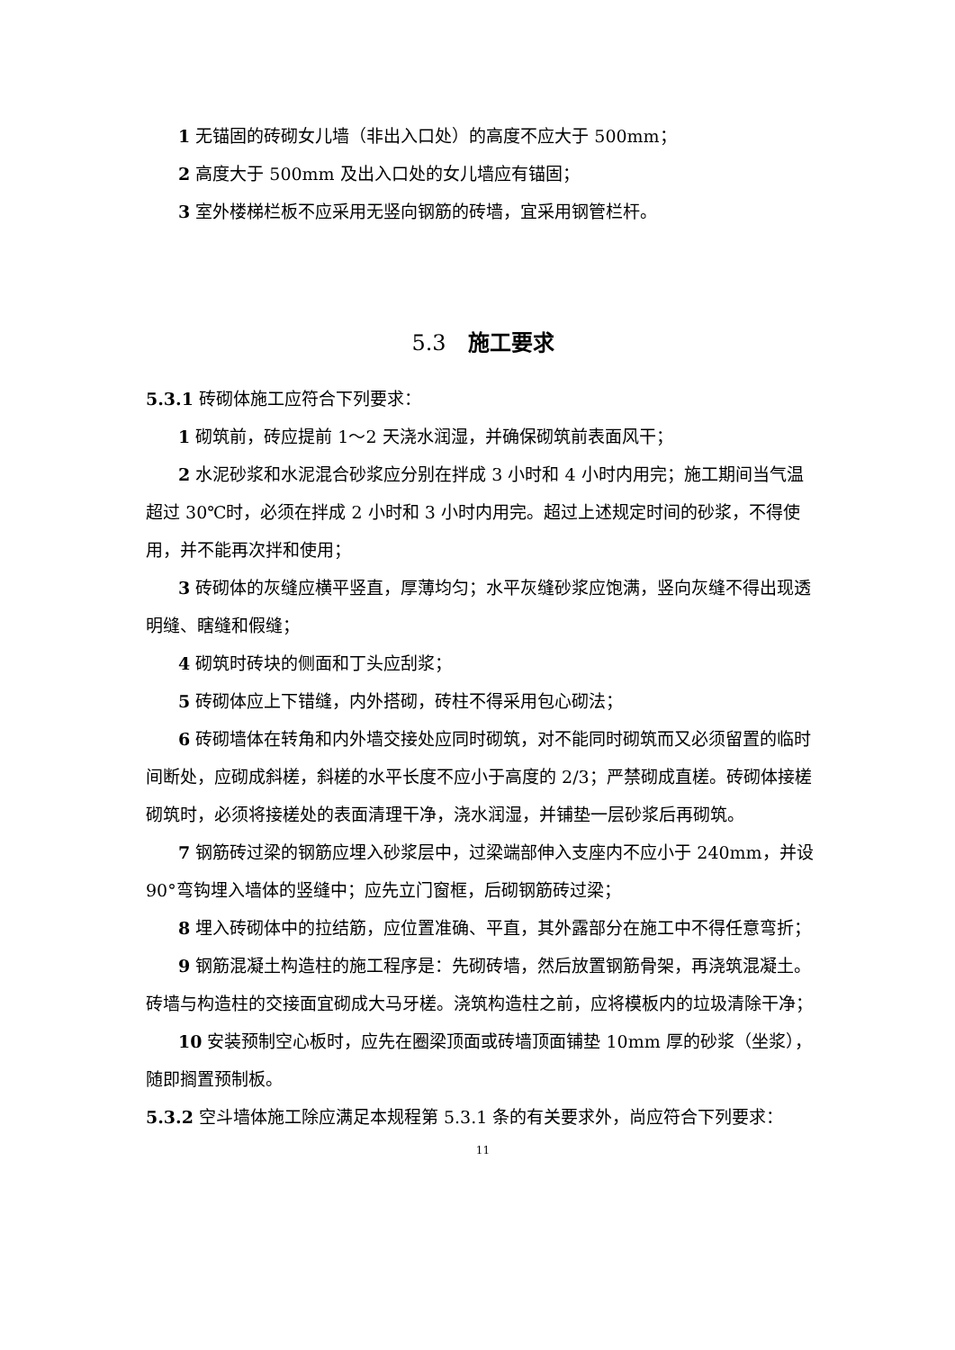1 无锚固的砖砌女儿墙（非出入口处）的高度不应大于 500mm；
2 高度大于 500mm 及出入口处的女儿墙应有锚固；
3 室外楼梯栏板不应采用无竖向钢筋的砖墙，宜采用钢管栏杆。
5.3　施工要求
5.3.1 砖砌体施工应符合下列要求：
1 砌筑前，砖应提前 1～2 天浇水润湿，并确保砌筑前表面风干；
2 水泥砂浆和水泥混合砂浆应分别在拌成 3 小时和 4 小时内用完；施工期间当气温超过 30℃时，必须在拌成 2 小时和 3 小时内用完。超过上述规定时间的砂浆，不得使用，并不能再次拌和使用；
3 砖砌体的灰缝应横平竖直，厚薄均匀；水平灰缝砂浆应饱满，竖向灰缝不得出现透明缝、瞎缝和假缝；
4 砌筑时砖块的侧面和丁头应刮浆；
5 砖砌体应上下错缝，内外搭砌，砖柱不得采用包心砌法；
6 砖砌墙体在转角和内外墙交接处应同时砌筑，对不能同时砌筑而又必须留置的临时间断处，应砌成斜槎，斜槎的水平长度不应小于高度的 2/3；严禁砌成直槎。砖砌体接槎砌筑时，必须将接槎处的表面清理干净，浇水润湿，并铺垫一层砂浆后再砌筑。
7 钢筋砖过梁的钢筋应埋入砂浆层中，过梁端部伸入支座内不应小于 240mm，并设 90°弯钩埋入墙体的竖缝中；应先立门窗框，后砌钢筋砖过梁；
8 埋入砖砌体中的拉结筋，应位置准确、平直，其外露部分在施工中不得任意弯折；
9 钢筋混凝土构造柱的施工程序是：先砌砖墙，然后放置钢筋骨架，再浇筑混凝土。砖墙与构造柱的交接面宜砌成大马牙槎。浇筑构造柱之前，应将模板内的垃圾清除干净；
10 安装预制空心板时，应先在圈梁顶面或砖墙顶面铺垫 10mm 厚的砂浆（坐浆），随即搁置预制板。
5.3.2 空斗墙体施工除应满足本规程第 5.3.1 条的有关要求外，尚应符合下列要求：
11